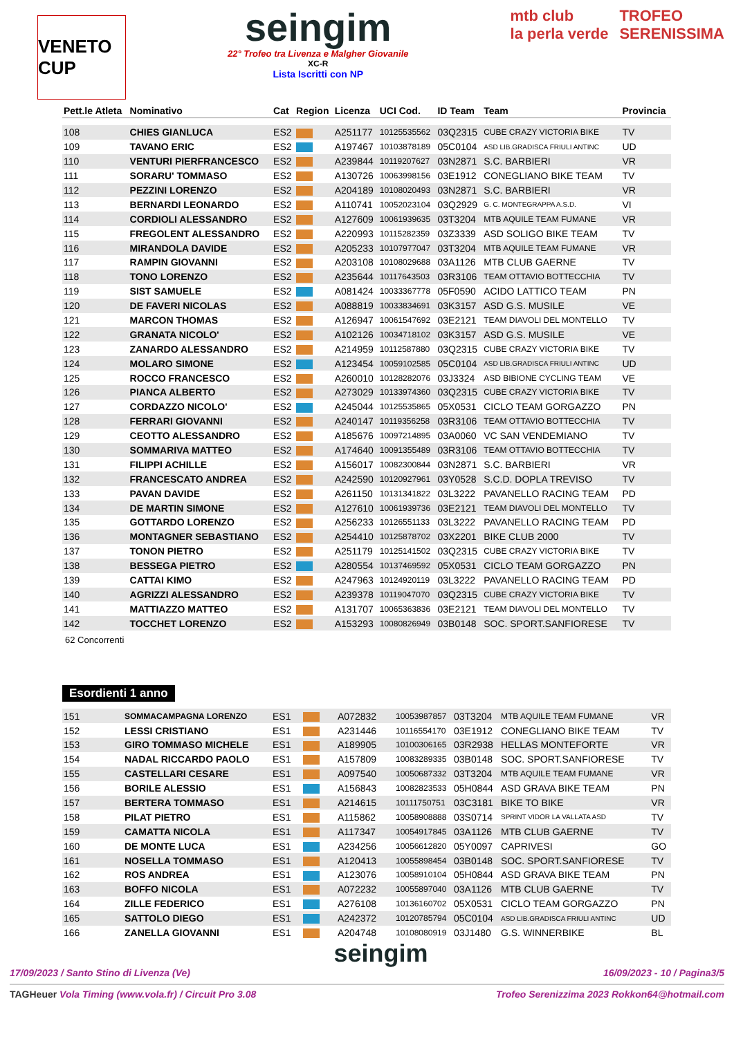VENETO CUP
seingim
22° Trofeo tra Livenza e Malgher Giovanile
XC-R
Lista Iscritti con NP
mtb club
la perla verde
TROFEO
SERENISSIMA
| Pett.le Atleta | Nominativo | Cat | Region | Licenza | UCI Cod. | ID Team | Team | Provincia |
| --- | --- | --- | --- | --- | --- | --- | --- | --- |
| 108 | CHIES GIANLUCA | ES2 | | A251177 | 10125535562 | 03Q2315 | CUBE CRAZY VICTORIA BIKE | TV |
| 109 | TAVANO ERIC | ES2 | | A197467 | 10103878189 | 05C0104 | ASD LIB.GRADISCA FRIULI ANTINC | UD |
| 110 | VENTURI PIERFRANCESCO | ES2 | | A239844 | 10119207627 | 03N2871 | S.C. BARBIERI | VR |
| 111 | SORARU' TOMMASO | ES2 | | A130726 | 10063998156 | 03E1912 | CONEGLIANO BIKE TEAM | TV |
| 112 | PEZZINI LORENZO | ES2 | | A204189 | 10108020493 | 03N2871 | S.C. BARBIERI | VR |
| 113 | BERNARDI LEONARDO | ES2 | | A110741 | 10052023104 | 03Q2929 | G. C. MONTEGRAPPA A.S.D. | VI |
| 114 | CORDIOLI ALESSANDRO | ES2 | | A127609 | 10061939635 | 03T3204 | MTB AQUILE TEAM FUMANE | VR |
| 115 | FREGOLENT ALESSANDRO | ES2 | | A220993 | 10115282359 | 03Z3339 | ASD SOLIGO BIKE TEAM | TV |
| 116 | MIRANDOLA DAVIDE | ES2 | | A205233 | 10107977047 | 03T3204 | MTB AQUILE TEAM FUMANE | VR |
| 117 | RAMPIN GIOVANNI | ES2 | | A203108 | 10108029688 | 03A1126 | MTB CLUB GAERNE | TV |
| 118 | TONO LORENZO | ES2 | | A235644 | 10117643503 | 03R3106 | TEAM OTTAVIO BOTTECCHIA | TV |
| 119 | SIST SAMUELE | ES2 | | A081424 | 10033367778 | 05F0590 | ACIDO LATTICO TEAM | PN |
| 120 | DE FAVERI NICOLAS | ES2 | | A088819 | 10033834691 | 03K3157 | ASD G.S. MUSILE | VE |
| 121 | MARCON THOMAS | ES2 | | A126947 | 10061547692 | 03E2121 | TEAM DIAVOLI DEL MONTELLO | TV |
| 122 | GRANATA NICOLO' | ES2 | | A102126 | 10034718102 | 03K3157 | ASD G.S. MUSILE | VE |
| 123 | ZANARDO ALESSANDRO | ES2 | | A214959 | 10112587880 | 03Q2315 | CUBE CRAZY VICTORIA BIKE | TV |
| 124 | MOLARO SIMONE | ES2 | | A123454 | 10059102585 | 05C0104 | ASD LIB.GRADISCA FRIULI ANTINC | UD |
| 125 | ROCCO FRANCESCO | ES2 | | A260010 | 10128282076 | 03J3324 | ASD BIBIONE CYCLING TEAM | VE |
| 126 | PIANCA ALBERTO | ES2 | | A273029 | 10133974360 | 03Q2315 | CUBE CRAZY VICTORIA BIKE | TV |
| 127 | CORDAZZO NICOLO' | ES2 | | A245044 | 10125535865 | 05X0531 | CICLO TEAM GORGAZZO | PN |
| 128 | FERRARI GIOVANNI | ES2 | | A240147 | 10119356258 | 03R3106 | TEAM OTTAVIO BOTTECCHIA | TV |
| 129 | CEOTTO ALESSANDRO | ES2 | | A185676 | 10097214895 | 03A0060 | VC SAN VENDEMIANO | TV |
| 130 | SOMMARIVA MATTEO | ES2 | | A174640 | 10091355489 | 03R3106 | TEAM OTTAVIO BOTTECCHIA | TV |
| 131 | FILIPPI ACHILLE | ES2 | | A156017 | 10082300844 | 03N2871 | S.C. BARBIERI | VR |
| 132 | FRANCESCATO ANDREA | ES2 | | A242590 | 10120927961 | 03Y0528 | S.C.D. DOPLA TREVISO | TV |
| 133 | PAVAN DAVIDE | ES2 | | A261150 | 10131341822 | 03L3222 | PAVANELLO RACING TEAM | PD |
| 134 | DE MARTIN SIMONE | ES2 | | A127610 | 10061939736 | 03E2121 | TEAM DIAVOLI DEL MONTELLO | TV |
| 135 | GOTTARDO LORENZO | ES2 | | A256233 | 10126551133 | 03L3222 | PAVANELLO RACING TEAM | PD |
| 136 | MONTAGNER SEBASTIANO | ES2 | | A254410 | 10125878702 | 03X2201 | BIKE CLUB 2000 | TV |
| 137 | TONON PIETRO | ES2 | | A251179 | 10125141502 | 03Q2315 | CUBE CRAZY VICTORIA BIKE | TV |
| 138 | BESSEGA PIETRO | ES2 | | A280554 | 10137469592 | 05X0531 | CICLO TEAM GORGAZZO | PN |
| 139 | CATTAI KIMO | ES2 | | A247963 | 10124920119 | 03L3222 | PAVANELLO RACING TEAM | PD |
| 140 | AGRIZZI ALESSANDRO | ES2 | | A239378 | 10119047070 | 03Q2315 | CUBE CRAZY VICTORIA BIKE | TV |
| 141 | MATTIAZZO MATTEO | ES2 | | A131707 | 10065363836 | 03E2121 | TEAM DIAVOLI DEL MONTELLO | TV |
| 142 | TOCCHET LORENZO | ES2 | | A153293 | 10080826949 | 03B0148 | SOC. SPORT.SANFIORESE | TV |
62 Concorrenti
Esordienti 1 anno
| 151 | SOMMACAMPAGNA LORENZO | ES1 | | A072832 | 10053987857 | 03T3204 | MTB AQUILE TEAM FUMANE | VR |
| 152 | LESSI CRISTIANO | ES1 | | A231446 | 10116554170 | 03E1912 | CONEGLIANO BIKE TEAM | TV |
| 153 | GIRO TOMMASO MICHELE | ES1 | | A189905 | 10100306165 | 03R2938 | HELLAS MONTEFORTE | VR |
| 154 | NADAL RICCARDO PAOLO | ES1 | | A157809 | 10083289335 | 03B0148 | SOC. SPORT.SANFIORESE | TV |
| 155 | CASTELLARI CESARE | ES1 | | A097540 | 10050687332 | 03T3204 | MTB AQUILE TEAM FUMANE | VR |
| 156 | BORILE ALESSIO | ES1 | | A156843 | 10082823533 | 05H0844 | ASD GRAVA BIKE TEAM | PN |
| 157 | BERTERA TOMMASO | ES1 | | A214615 | 10111750751 | 03C3181 | BIKE TO BIKE | VR |
| 158 | PILAT PIETRO | ES1 | | A115862 | 10058908888 | 03S0714 | SPRINT VIDOR LA VALLATA ASD | TV |
| 159 | CAMATTA NICOLA | ES1 | | A117347 | 10054917845 | 03A1126 | MTB CLUB GAERNE | TV |
| 160 | DE MONTE LUCA | ES1 | | A234256 | 10056612820 | 05Y0097 | CAPRIVESI | GO |
| 161 | NOSELLA TOMMASO | ES1 | | A120413 | 10055898454 | 03B0148 | SOC. SPORT.SANFIORESE | TV |
| 162 | ROS ANDREA | ES1 | | A123076 | 10058910104 | 05H0844 | ASD GRAVA BIKE TEAM | PN |
| 163 | BOFFO NICOLA | ES1 | | A072232 | 10055897040 | 03A1126 | MTB CLUB GAERNE | TV |
| 164 | ZILLE FEDERICO | ES1 | | A276108 | 10136160702 | 05X0531 | CICLO TEAM GORGAZZO | PN |
| 165 | SATTOLO DIEGO | ES1 | | A242372 | 10120785794 | 05C0104 | ASD LIB.GRADISCA FRIULI ANTINC | UD |
| 166 | ZANELLA GIOVANNI | ES1 | | A204748 | 10108080919 | 03J1480 | G.S. WINNERBIKE | BL |
seingim
17/09/2023 / Santo Stino di Livenza (Ve) 16/09/2023 - 10 / Pagina3/5
TAGHeuer Vola Timing (www.vola.fr) / Circuit Pro 3.08 Trofeo Serenizzima 2023 Rokkon64@hotmail.com